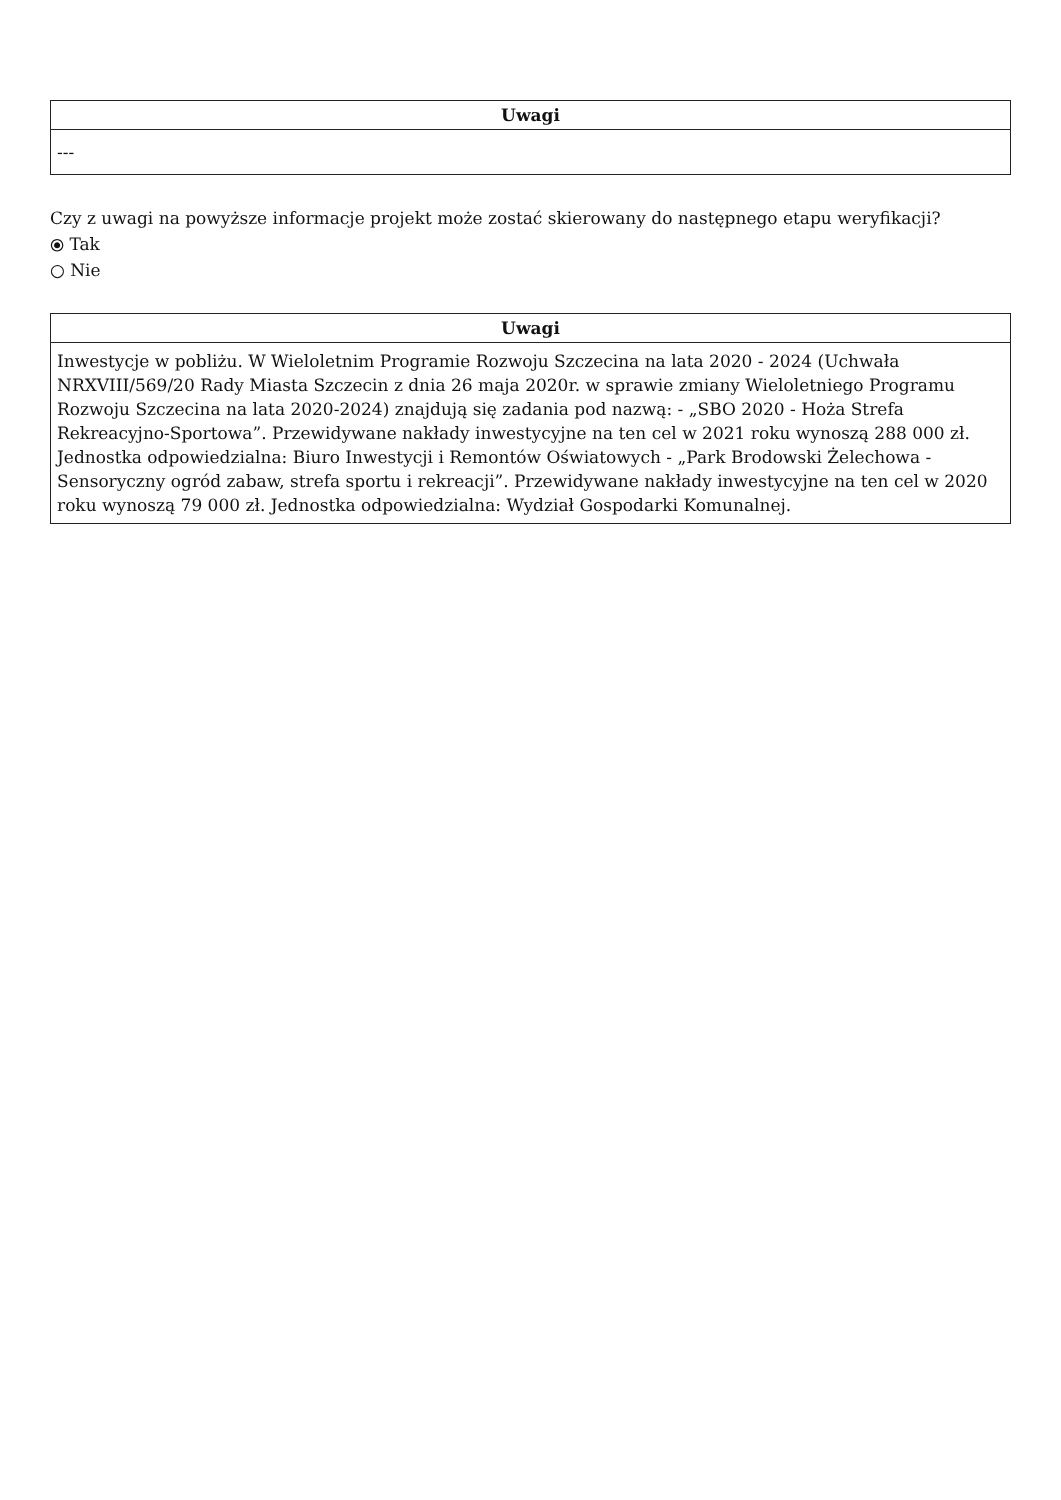| Uwagi |
| --- |
| --- |
Czy z uwagi na powyższe informacje projekt może zostać skierowany do następnego etapu weryfikacji?
⦿ Tak
○ Nie
| Uwagi |
| --- |
| Inwestycje w pobliżu. W Wieloletnim Programie Rozwoju Szczecina na lata 2020 - 2024 (Uchwała NRXVIII/569/20 Rady Miasta Szczecin z dnia 26 maja 2020r. w sprawie zmiany Wieloletniego Programu Rozwoju Szczecina na lata 2020-2024) znajdują się zadania pod nazwą: - „SBO 2020 - Hoża Strefa Rekreacyjno-Sportowa”. Przewidywane nakłady inwestycyjne na ten cel w 2021 roku wynoszą 288 000 zł. Jednostka odpowiedzialna: Biuro Inwestycji i Remontów Oświatowych - „Park Brodowski Żelechowa - Sensoryczny ogród zabaw, strefa sportu i rekreacji”. Przewidywane nakłady inwestycyjne na ten cel w 2020 roku wynoszą 79 000 zł. Jednostka odpowiedzialna: Wydział Gospodarki Komunalnej. |